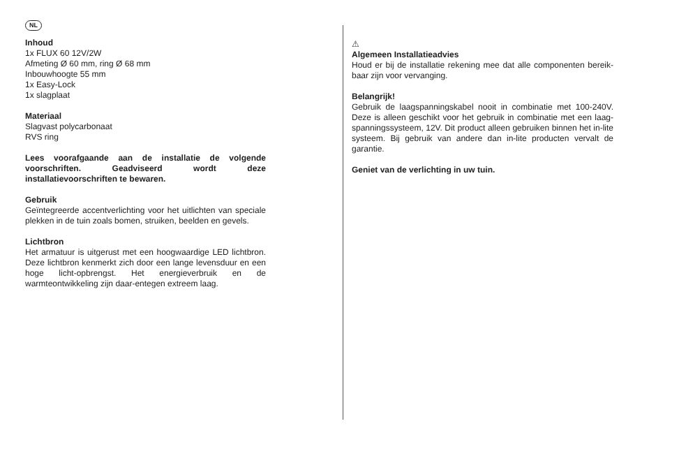NL
Inhoud
1x FLUX 60 12V/2W
Afmeting Ø 60 mm, ring Ø 68 mm
Inbouwhoogte 55 mm
1x Easy-Lock
1x slagplaat
Materiaal
Slagvast polycarbonaat
RVS ring
Lees voorafgaande aan de installatie de volgende voorschriften. Geadviseerd wordt deze installatievoorschriften te bewaren.
Gebruik
Geïntegreerde accentverlichting voor het uitlichten van speciale plekken in de tuin zoals bomen, struiken, beelden en gevels.
Lichtbron
Het armatuur is uitgerust met een hoogwaardige LED lichtbron. Deze lichtbron kenmerkt zich door een lange levensduur en een hoge licht-opbrengst. Het energieverbruik en de warmteontwikkeling zijn daar-entegen extreem laag.
⚠
Algemeen Installatieadvies
Houd er bij de installatie rekening mee dat alle componenten bereik-baar zijn voor vervanging.
Belangrijk!
Gebruik de laagspanningskabel nooit in combinatie met 100-240V. Deze is alleen geschikt voor het gebruik in combinatie met een laag-spanningssysteem, 12V. Dit product alleen gebruiken binnen het in-lite systeem. Bij gebruik van andere dan in-lite producten vervalt de garantie.
Geniet van de verlichting in uw tuin.